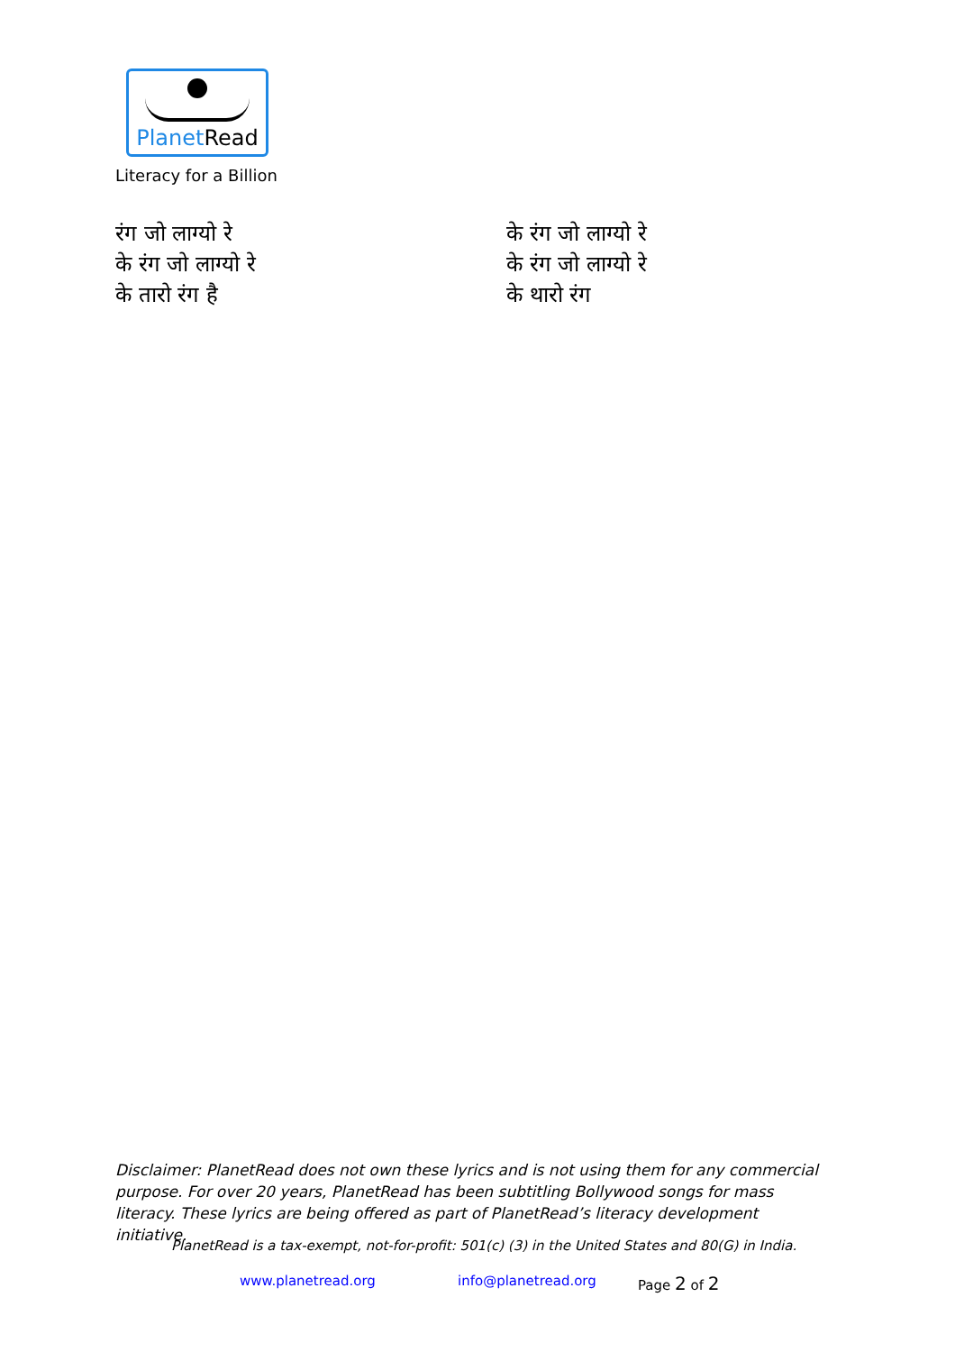PlanetRead
Literacy for a Billion
रंग जो लाग्यो रे
के रंग जो लाग्यो रे
के तारो रंग है
के रंग जो लाग्यो रे
के रंग जो लाग्यो रे
के थारो रंग
Disclaimer: PlanetRead does not own these lyrics and is not using them for any commercial purpose. For over 20 years, PlanetRead has been subtitling Bollywood songs for mass literacy. These lyrics are being offered as part of PlanetRead’s literacy development initiative.
PlanetRead is a tax-exempt, not-for-profit: 501(c) (3) in the United States and 80(G) in India.
www.planetread.org info@planetread.org Page 2 of 2